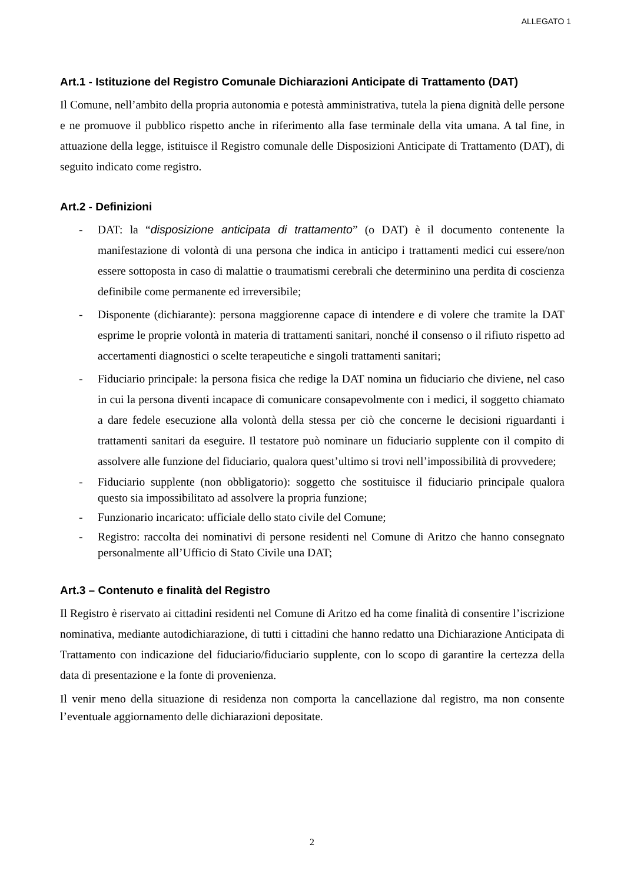ALLEGATO 1
Art.1 - Istituzione del Registro Comunale Dichiarazioni Anticipate di Trattamento (DAT)
Il Comune, nell’ambito della propria autonomia e potestà amministrativa, tutela la piena dignità delle persone e ne promuove il pubblico rispetto anche in riferimento alla fase terminale della vita umana. A tal fine, in attuazione della legge, istituisce il Registro comunale delle Disposizioni Anticipate di Trattamento (DAT), di seguito indicato come registro.
Art.2 - Definizioni
- DAT: la “disposizione anticipata di trattamento” (o DAT) è il documento contenente la manifestazione di volontà di una persona che indica in anticipo i trattamenti medici cui essere/non essere sottoposta in caso di malattie o traumatismi cerebrali che determinino una perdita di coscienza definibile come permanente ed irreversibile;
- Disponente (dichiarante): persona maggiorenne capace di intendere e di volere che tramite la DAT esprime le proprie volontà in materia di trattamenti sanitari, nonché il consenso o il rifiuto rispetto ad accertamenti diagnostici o scelte terapeutiche e singoli trattamenti sanitari;
- Fiduciario principale: la persona fisica che redige la DAT nomina un fiduciario che diviene, nel caso in cui la persona diventi incapace di comunicare consapevolmente con i medici, il soggetto chiamato a dare fedele esecuzione alla volontà della stessa per ciò che concerne le decisioni riguardanti i trattamenti sanitari da eseguire. Il testatore può nominare un fiduciario supplente con il compito di assolvere alle funzione del fiduciario, qualora quest’ultimo si trovi nell’impossibilità di provvedere;
- Fiduciario supplente (non obbligatorio): soggetto che sostituisce il fiduciario principale qualora questo sia impossibilitato ad assolvere la propria funzione;
- Funzionario incaricato: ufficiale dello stato civile del Comune;
- Registro: raccolta dei nominativi di persone residenti nel Comune di Aritzo che hanno consegnato personalmente all’Ufficio di Stato Civile una DAT;
Art.3 – Contenuto e finalità del Registro
Il Registro è riservato ai cittadini residenti nel Comune di Aritzo ed ha come finalità di consentire l’iscrizione nominativa, mediante autodichiarazione, di tutti i cittadini che hanno redatto una Dichiarazione Anticipata di Trattamento con indicazione del fiduciario/fiduciario supplente, con lo scopo di garantire la certezza della data di presentazione e la fonte di provenienza.
Il venir meno della situazione di residenza non comporta la cancellazione dal registro, ma non consente l’eventuale aggiornamento delle dichiarazioni depositate.
2